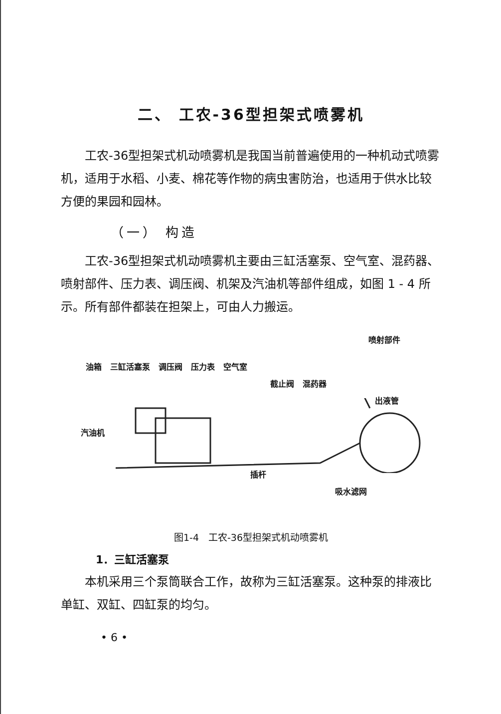二、 工农-36型担架式喷雾机
工农-36型担架式机动喷雾机是我国当前普遍使用的一种机动式喷雾机，适用于水稻、小麦、棉花等作物的病虫害防治，也适用于供水比较方便的果园和园林。
（一） 构造
工农-36型担架式机动喷雾机主要由三缸活塞泵、空气室、混药器、喷射部件、压力表、调压阀、机架及汽油机等部件组成，如图 1 - 4 所示。所有部件都装在担架上，可由人力搬运。
喷射部件
油箱 三缸活塞泵 调压阀 压力表 空气室
截止阀 混药器
出液管
汽油机
插杆
吸水滤网
图1-4　工农-36型担架式机动喷雾机
1．三缸活塞泵
本机采用三个泵筒联合工作，故称为三缸活塞泵。这种泵的排液比单缸、双缸、四缸泵的均匀。
• 6 •